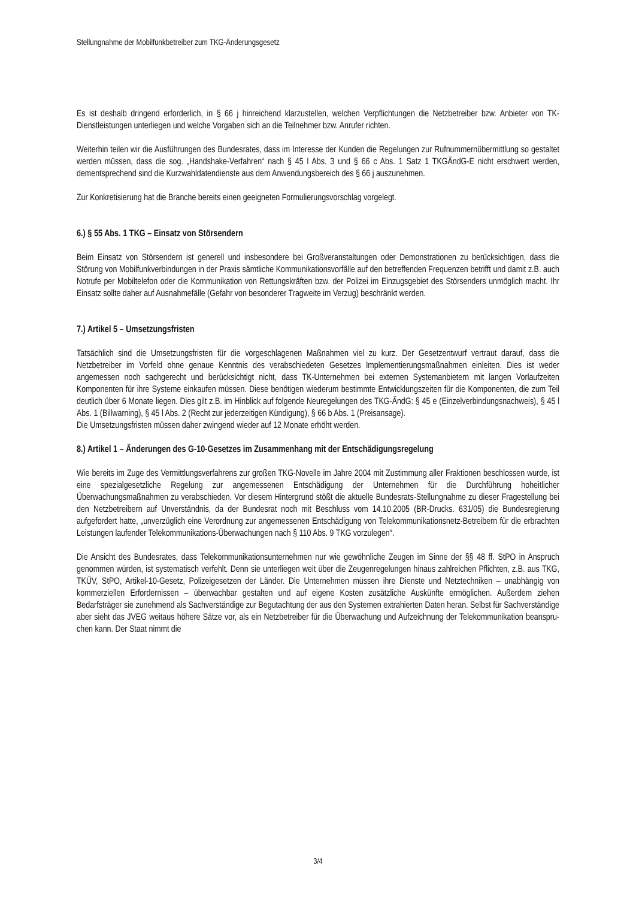Stellungnahme der Mobilfunkbetreiber zum TKG-Änderungsgesetz
Es ist deshalb dringend erforderlich, in § 66 j hinreichend klarzustellen, welchen Verpflichtungen die Netzbetreiber bzw. Anbieter von TK-Dienstleistungen unterliegen und welche Vorgaben sich an die Teilnehmer bzw. Anrufer richten.
Weiterhin teilen wir die Ausführungen des Bundesrates, dass im Interesse der Kunden die Regelungen zur Rufnummernübermittlung so gestaltet werden müssen, dass die sog. „Handshake-Verfahren“ nach § 45 l Abs. 3 und § 66 c Abs. 1 Satz 1 TKGÄndG-E nicht erschwert werden, dementsprechend sind die Kurzwahldatendienste aus dem Anwendungsbereich des § 66 j auszunehmen.
Zur Konkretisierung hat die Branche bereits einen geeigneten Formulierungsvorschlag vorgelegt.
6.) § 55 Abs. 1 TKG – Einsatz von Störsendern
Beim Einsatz von Störsendern ist generell und insbesondere bei Großveranstaltungen oder Demonstrationen zu berücksichtigen, dass die Störung von Mobilfunkverbindungen in der Praxis sämtliche Kommunikationsvorfälle auf den betreffenden Frequenzen betrifft und damit z.B. auch Notrufe per Mobiltelefon oder die Kommunikation von Rettungskräften bzw. der Polizei im Einzugsgebiet des Störsenders unmöglich macht. Ihr Einsatz sollte daher auf Ausnahmefälle (Gefahr von besonderer Tragweite im Verzug) beschränkt werden.
7.) Artikel 5 – Umsetzungsfristen
Tatsächlich sind die Umsetzungsfristen für die vorgeschlagenen Maßnahmen viel zu kurz. Der Gesetzentwurf vertraut darauf, dass die Netzbetreiber im Vorfeld ohne genaue Kenntnis des verabschiedeten Gesetzes Implementierungsmaßnahmen einleiten. Dies ist weder angemessen noch sachgerecht und berücksichtigt nicht, dass TK-Unternehmen bei externen Systemanbietern mit langen Vorlaufzeiten Komponenten für ihre Systeme einkaufen müssen. Diese benötigen wiederum bestimmte Entwicklungszeiten für die Komponenten, die zum Teil deutlich über 6 Monate liegen. Dies gilt z.B. im Hinblick auf folgende Neuregelungen des TKG-ÄndG: § 45 e (Einzelverbindungsnachweis), § 45 l Abs. 1 (Billwarning), § 45 l Abs. 2 (Recht zur jederzeitigen Kündigung), § 66 b Abs. 1 (Preisansage).
Die Umsetzungsfristen müssen daher zwingend wieder auf 12 Monate erhöht werden.
8.) Artikel 1 – Änderungen des G-10-Gesetzes im Zusammenhang mit der Entschädigungsregelung
Wie bereits im Zuge des Vermittlungsverfahrens zur großen TKG-Novelle im Jahre 2004 mit Zustimmung aller Fraktionen beschlossen wurde, ist eine spezialgesetzliche Regelung zur angemessenen Entschädigung der Unternehmen für die Durchführung hoheitlicher Überwachungsmaßnahmen zu verabschieden. Vor diesem Hintergrund stößt die aktuelle Bundesrats-Stellungnahme zu dieser Fragestellung bei den Netzbetreibern auf Unverständnis, da der Bundesrat noch mit Beschluss vom 14.10.2005 (BR-Drucks. 631/05) die Bundesregierung aufgefordert hatte, „unverzüglich eine Verordnung zur angemessenen Entschädigung von Telekommunikationsnetz-Betreibern für die erbrachten Leistungen laufender Telekommunikations-Überwachungen nach § 110 Abs. 9 TKG vorzulegen“.
Die Ansicht des Bundesrates, dass Telekommunikationsunternehmen nur wie gewöhnliche Zeugen im Sinne der §§ 48 ff. StPO in Anspruch genommen würden, ist systematisch verfehlt. Denn sie unterliegen weit über die Zeugenregelungen hinaus zahlreichen Pflichten, z.B. aus TKG, TKÜV, StPO, Artikel-10-Gesetz, Polizeigesetzen der Länder. Die Unternehmen müssen ihre Dienste und Netztechniken – unabhängig von kommerziellen Erfordernissen – überwachbar gestalten und auf eigene Kosten zusätzliche Auskünfte ermöglichen. Außerdem ziehen Bedarfsträger sie zunehmend als Sachverständige zur Begutachtung der aus den Systemen extrahierten Daten heran. Selbst für Sachverständige aber sieht das JVEG weitaus höhere Sätze vor, als ein Netzbetreiber für die Überwachung und Aufzeichnung der Telekommunikation beanspru-chen kann. Der Staat nimmt die
3/4